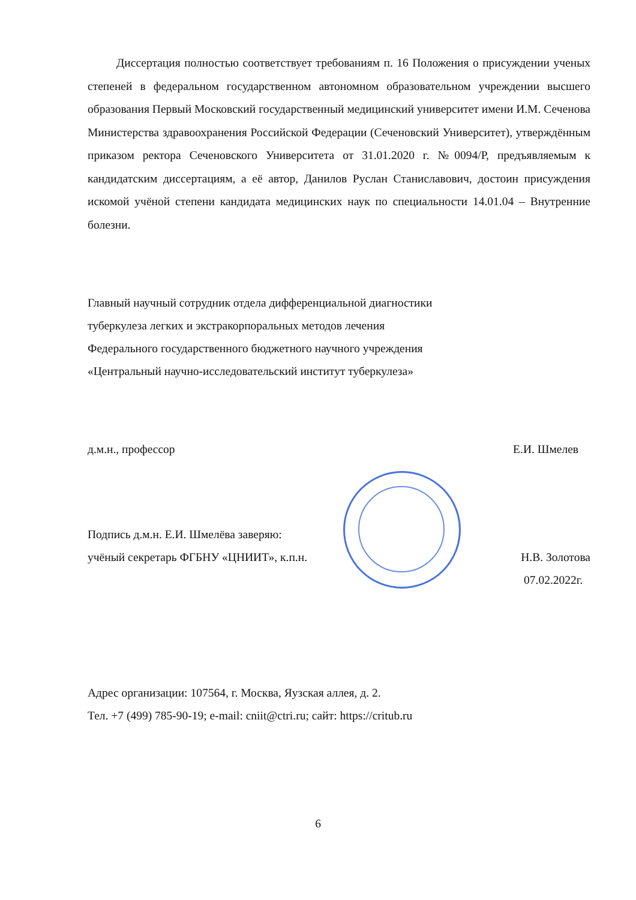Диссертация полностью соответствует требованиям п. 16 Положения о присуждении ученых степеней в федеральном государственном автономном образовательном учреждении высшего образования Первый Московский государственный медицинский университет имени И.М. Сеченова Министерства здравоохранения Российской Федерации (Сеченовский Университет), утверждённым приказом ректора Сеченовского Университета от 31.01.2020 г. №0094/Р, предъявляемым к кандидатским диссертациям, а её автор, Данилов Руслан Станиславович, достоин присуждения искомой учёной степени кандидата медицинских наук по специальности 14.01.04 – Внутренние болезни.
Главный научный сотрудник отдела дифференциальной диагностики
туберкулеза легких и экстракорпоральных методов лечения
Федерального государственного бюджетного научного учреждения
«Центральный научно-исследовательский институт туберкулеза»
д.м.н., профессор Е.И. Шмелев
Подпись д.м.н. Е.И. Шмелёва заверяю:
учёный секретарь ФГБНУ «ЦНИИТ», к.п.н.
Н.В. Золотова
07.02.2022г.
Адрес организации: 107564, г. Москва, Яузская аллея, д. 2.
Тел. +7 (499) 785-90-19; e-mail: cniit@ctri.ru; сайт: https://critub.ru
6